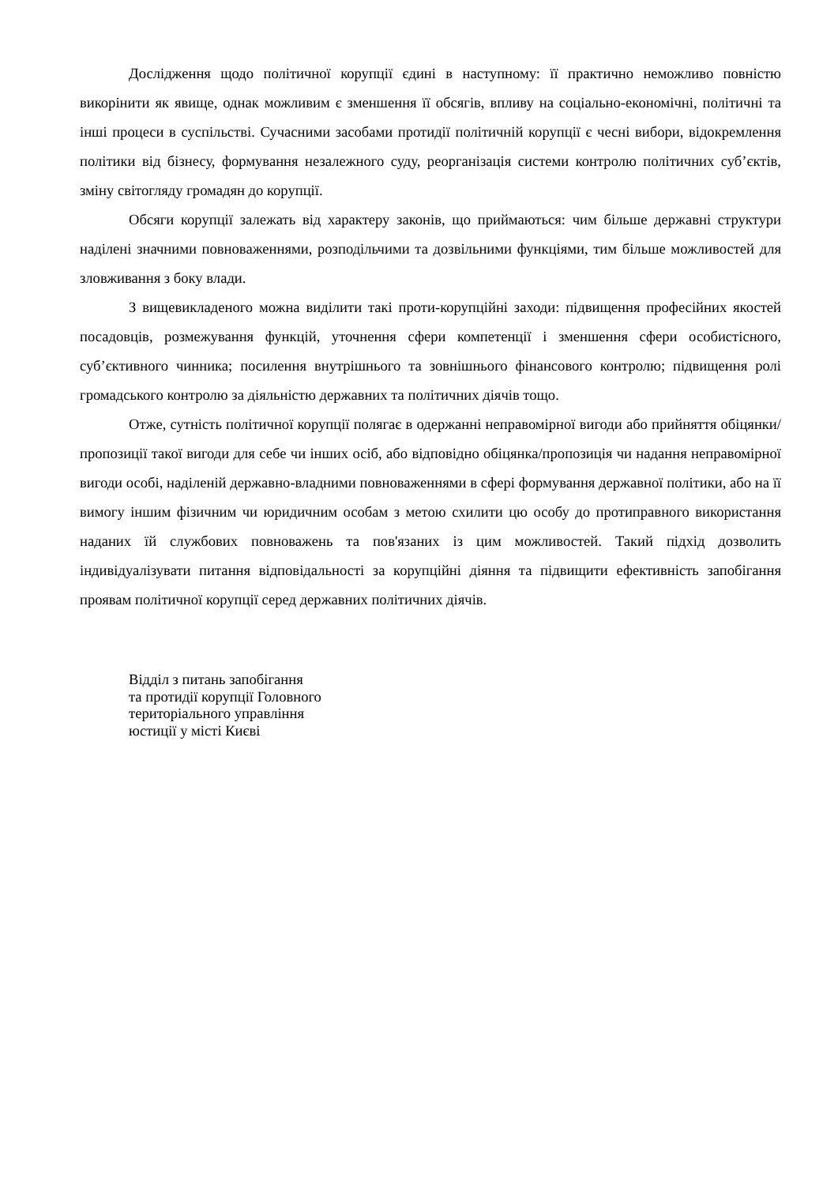Дослідження щодо політичної корупції єдині в наступному: її практично неможливо повністю викорінити як явище, однак можливим є зменшення її обсягів, впливу на соціально-економічні, політичні та інші процеси в суспільстві. Сучасними засобами протидії політичній корупції є чесні вибори, відокремлення політики від бізнесу, формування незалежного суду, реорганізація системи контролю політичних суб’єктів, зміну світогляду громадян до корупції.
Обсяги корупції залежать від характеру законів, що приймаються: чим більше державні структури наділені значними повноваженнями, розподільчими та дозвільними функціями, тим більше можливостей для зловживання з боку влади.
З вищевикладеного можна виділити такі проти-корупційні заходи: підвищення професійних якостей посадовців, розмежування функцій, уточнення сфери компетенції і зменшення сфери особистісного, суб’єктивного чинника; посилення внутрішнього та зовнішнього фінансового контролю; підвищення ролі громадського контролю за діяльністю державних та політичних діячів тощо.
Отже, сутність політичної корупції полягає в одержанні неправомірної вигоди або прийняття обіцянки/пропозиції такої вигоди для себе чи інших осіб, або відповідно обіцянка/пропозиція чи надання неправомірної вигоди особі, наділеній державно-владними повноваженнями в сфері формування державної політики, або на її вимогу іншим фізичним чи юридичним особам з метою схилити цю особу до протиправного використання наданих їй службових повноважень та пов'язаних із цим можливостей. Такий підхід дозволить індивідуалізувати питання відповідальності за корупційні діяння та підвищити ефективність запобігання проявам політичної корупції серед державних політичних діячів.
Відділ з питань запобігання
та протидії корупції Головного
територіального управління
юстиції у місті Києві